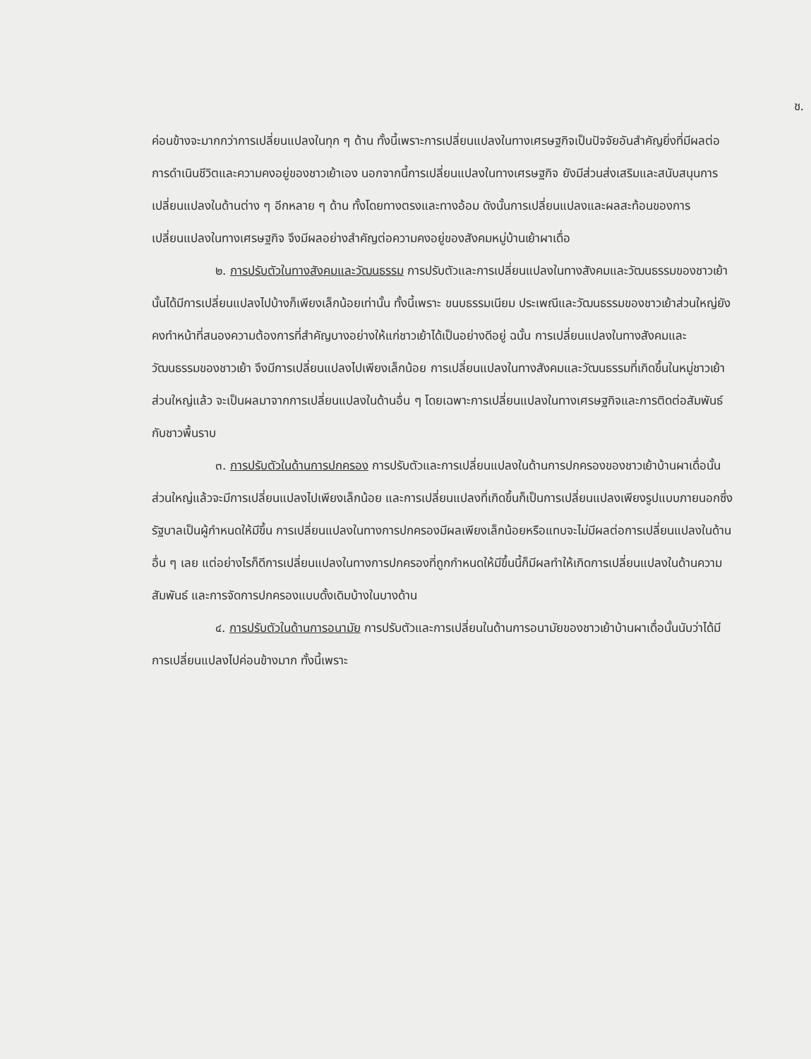ช.
ค่อนข้างจะมากกว่าการเปลี่ยนแปลงในทุก ๆ ด้าน ทั้งนี้เพราะการเปลี่ยนแปลงในทางเศรษฐกิจเป็นปัจจัยอันสำคัญยิ่งที่มีผลต่อการดำเนินชีวิตและความคงอยู่ของชาวเย้าเอง นอกจากนี้การเปลี่ยนแปลงในทางเศรษฐกิจ ยังมีส่วนส่งเสริมและสนับสนุนการเปลี่ยนแปลงในด้านต่าง ๆ อีกหลาย ๆ ด้าน ทั้งโดยทางตรงและทางอ้อม ดังนั้นการเปลี่ยนแปลงและผลสะท้อนของการเปลี่ยนแปลงในทางเศรษฐกิจ จึงมีผลอย่างสำคัญต่อความคงอยู่ของสังคมหมู่บ้านเย้าผาเดื่อ
๒. การปรับตัวในทางสังคมและวัฒนธรรม การปรับตัวและการเปลี่ยนแปลงในทางสังคมและวัฒนธรรมของชาวเย้านั้นได้มีการเปลี่ยนแปลงไปบ้างก็เพียงเล็กน้อยเท่านั้น ทั้งนี้เพราะ ขนบธรรมเนียม ประเพณีและวัฒนธรรมของชาวเย้าส่วนใหญ่ยังคงทำหน้าที่สนองความต้องการที่สำคัญบางอย่างให้แก่ชาวเย้าได้เป็นอย่างดีอยู่ ฉนั้น การเปลี่ยนแปลงในทางสังคมและวัฒนธรรมของชาวเย้า จึงมีการเปลี่ยนแปลงไปเพียงเล็กน้อย การเปลี่ยนแปลงในทางสังคมและวัฒนธรรมที่เกิดขึ้นในหมู่ชาวเย้าส่วนใหญ่แล้ว จะเป็นผลมาจากการเปลี่ยนแปลงในด้านอื่น ๆ โดยเฉพาะการเปลี่ยนแปลงในทางเศรษฐกิจและการติดต่อสัมพันธ์กับชาวพื้นราบ
๓. การปรับตัวในด้านการปกครอง การปรับตัวและการเปลี่ยนแปลงในด้านการปกครองของชาวเย้าบ้านผาเดื่อนั้น ส่วนใหญ่แล้วจะมีการเปลี่ยนแปลงไปเพียงเล็กน้อย และการเปลี่ยนแปลงที่เกิดขึ้นก็เป็นการเปลี่ยนแปลงเพียงรูปแบบภายนอกซึ่งรัฐบาลเป็นผู้กำหนดให้มีขึ้น การเปลี่ยนแปลงในทางการปกครองมีผลเพียงเล็กน้อยหรือแทบจะไม่มีผลต่อการเปลี่ยนแปลงในด้านอื่น ๆ เลย แต่อย่างไรก็ดีการเปลี่ยนแปลงในทางการปกครองที่ถูกกำหนดให้มีขึ้นนี้ก็มีผลทำให้เกิดการเปลี่ยนแปลงในด้านความสัมพันธ์ และการจัดการปกครองแบบดั้งเดิมบ้างในบางด้าน
๔. การปรับตัวในด้านการอนามัย การปรับตัวและการเปลี่ยนในด้านการอนามัยของชาวเย้าบ้านผาเดื่อนั้นนับว่าได้มีการเปลี่ยนแปลงไปค่อนข้างมาก ทั้งนี้เพราะ